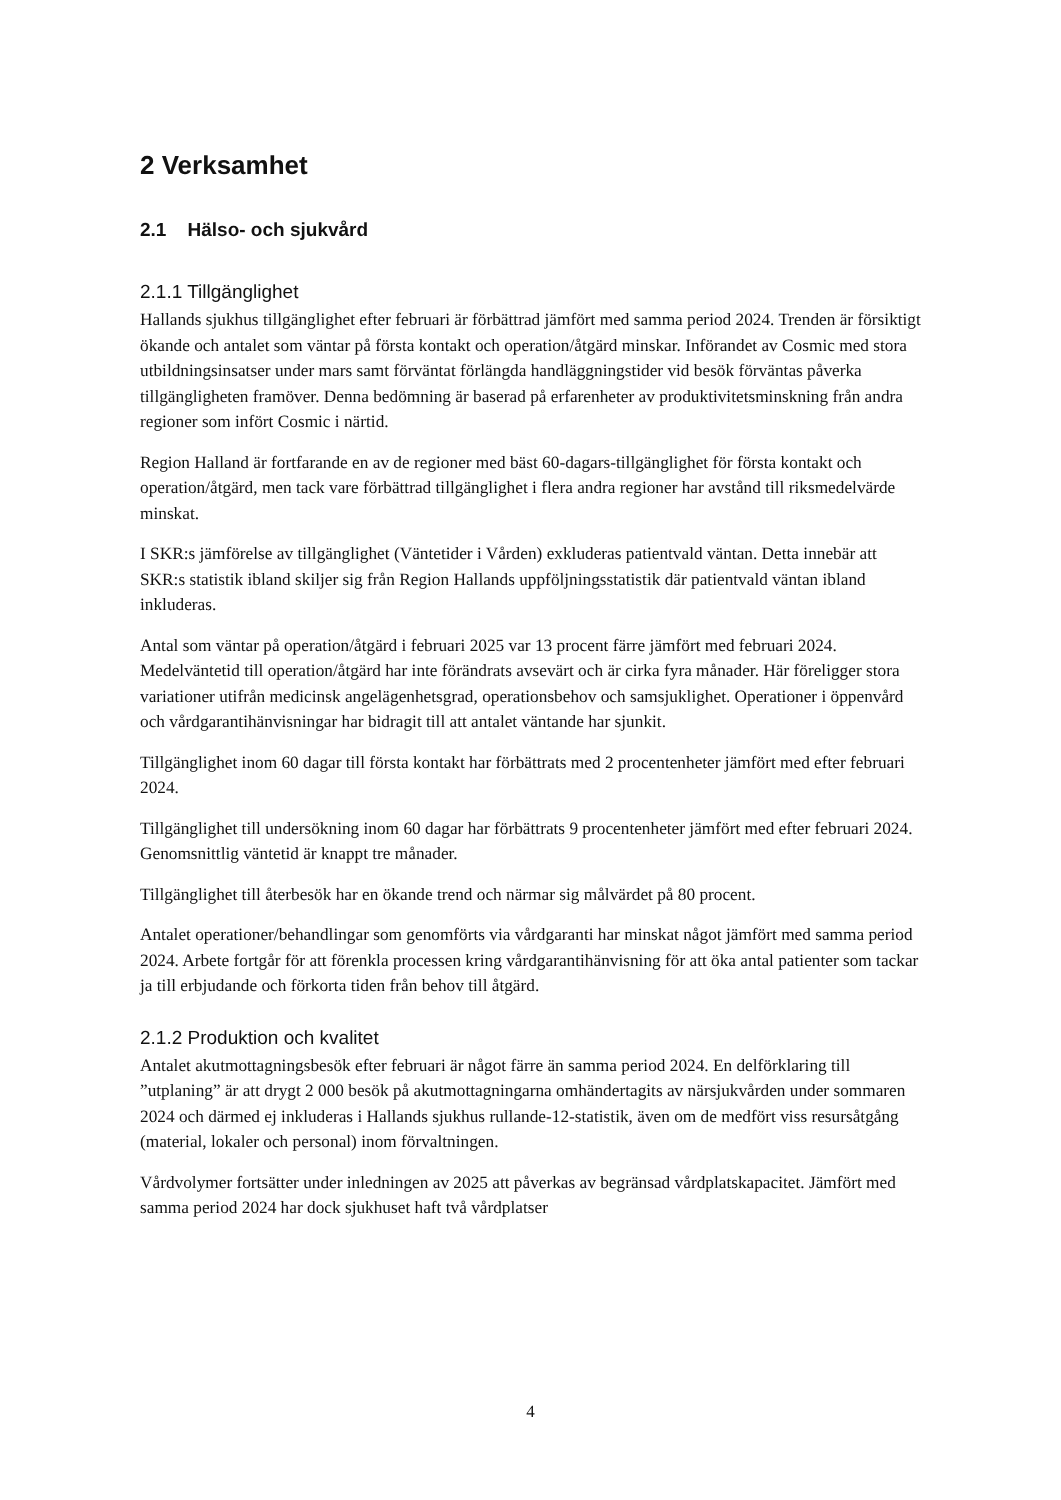2 Verksamhet
2.1 Hälso- och sjukvård
2.1.1 Tillgänglighet
Hallands sjukhus tillgänglighet efter februari är förbättrad jämfört med samma period 2024. Trenden är försiktigt ökande och antalet som väntar på första kontakt och operation/åtgärd minskar. Införandet av Cosmic med stora utbildningsinsatser under mars samt förväntat förlängda handläggningstider vid besök förväntas påverka tillgängligheten framöver. Denna bedömning är baserad på erfarenheter av produktivitetsminskning från andra regioner som infört Cosmic i närtid.
Region Halland är fortfarande en av de regioner med bäst 60-dagars-tillgänglighet för första kontakt och operation/åtgärd, men tack vare förbättrad tillgänglighet i flera andra regioner har avstånd till riksmedelvärde minskat.
I SKR:s jämförelse av tillgänglighet (Väntetider i Vården) exkluderas patientvald väntan. Detta innebär att SKR:s statistik ibland skiljer sig från Region Hallands uppföljningsstatistik där patientvald väntan ibland inkluderas.
Antal som väntar på operation/åtgärd i februari 2025 var 13 procent färre jämfört med februari 2024. Medelväntetid till operation/åtgärd har inte förändrats avsevärt och är cirka fyra månader. Här föreligger stora variationer utifrån medicinsk angelägenhetsgrad, operationsbehov och samsjuklighet. Operationer i öppenvård och vårdgarantihänvisningar har bidragit till att antalet väntande har sjunkit.
Tillgänglighet inom 60 dagar till första kontakt har förbättrats med 2 procentenheter jämfört med efter februari 2024.
Tillgänglighet till undersökning inom 60 dagar har förbättrats 9 procentenheter jämfört med efter februari 2024. Genomsnittlig väntetid är knappt tre månader.
Tillgänglighet till återbesök har en ökande trend och närmar sig målvärdet på 80 procent.
Antalet operationer/behandlingar som genomförts via vårdgaranti har minskat något jämfört med samma period 2024. Arbete fortgår för att förenkla processen kring vårdgarantihänvisning för att öka antal patienter som tackar ja till erbjudande och förkorta tiden från behov till åtgärd.
2.1.2 Produktion och kvalitet
Antalet akutmottagningsbesök efter februari är något färre än samma period 2024. En delförklaring till ”utplaning” är att drygt 2 000 besök på akutmottagningarna omhändertagits av närsjukvården under sommaren 2024 och därmed ej inkluderas i Hallands sjukhus rullande-12-statistik, även om de medfört viss resursåtgång (material, lokaler och personal) inom förvaltningen.
Vårdvolymer fortsätter under inledningen av 2025 att påverkas av begränsad vårdplatskapacitet. Jämfört med samma period 2024 har dock sjukhuset haft två vårdplatser
4